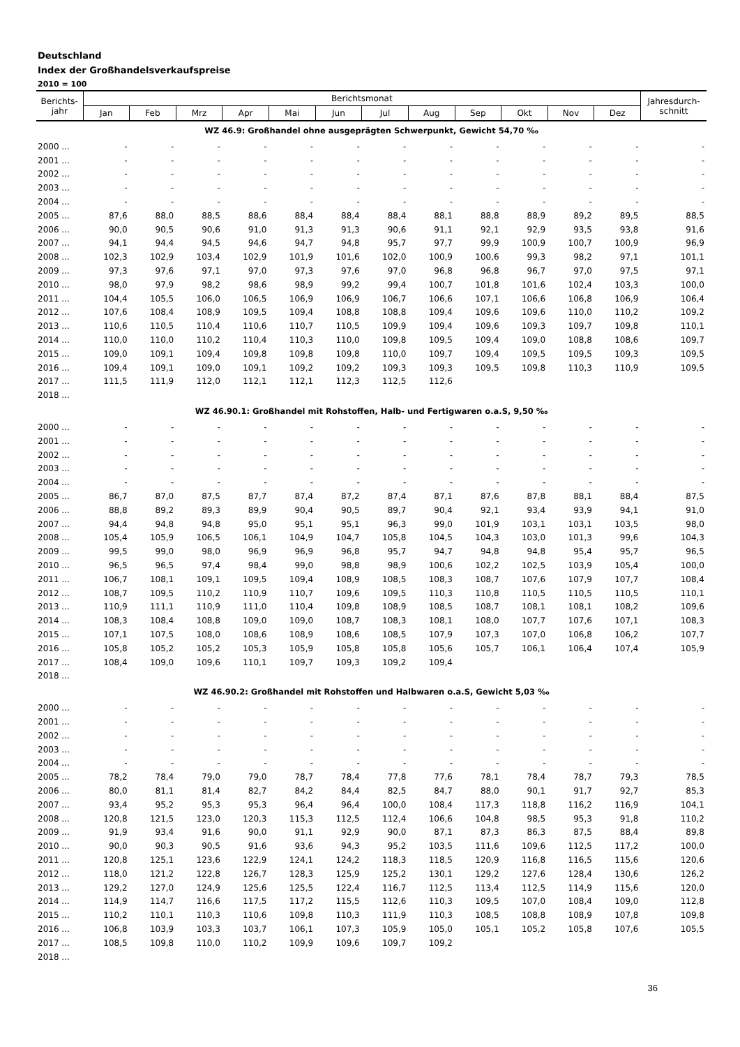Deutschland
Index der Großhandelsverkaufspreise
2010 = 100
| Berichts- jahr | Berichtsmonat | | | | | | | | | | | | Jahresdurch- schnitt |
| --- | --- | --- | --- | --- | --- | --- | --- | --- | --- | --- | --- | --- | --- |
| | Jan | Feb | Mrz | Apr | Mai | Jun | Jul | Aug | Sep | Okt | Nov | Dez | |
| WZ 46.9: Großhandel ohne ausgeprägten Schwerpunkt, Gewicht 54,70 ‰ | | | | | | | | | | | | | |
| 2000 ... | - | - | - | - | - | - | - | - | - | - | - | - | - |
| 2001 ... | - | - | - | - | - | - | - | - | - | - | - | - | - |
| 2002 ... | - | - | - | - | - | - | - | - | - | - | - | - | - |
| 2003 ... | - | - | - | - | - | - | - | - | - | - | - | - | - |
| 2004 ... | - | - | - | - | - | - | - | - | - | - | - | - | - |
| 2005 ... | 87,6 | 88,0 | 88,5 | 88,6 | 88,4 | 88,4 | 88,4 | 88,1 | 88,8 | 88,9 | 89,2 | 89,5 | 88,5 |
| 2006 ... | 90,0 | 90,5 | 90,6 | 91,0 | 91,3 | 91,3 | 90,6 | 91,1 | 92,1 | 92,9 | 93,5 | 93,8 | 91,6 |
| 2007 ... | 94,1 | 94,4 | 94,5 | 94,6 | 94,7 | 94,8 | 95,7 | 97,7 | 99,9 | 100,9 | 100,7 | 100,9 | 96,9 |
| 2008 ... | 102,3 | 102,9 | 103,4 | 102,9 | 101,9 | 101,6 | 102,0 | 100,9 | 100,6 | 99,3 | 98,2 | 97,1 | 101,1 |
| 2009 ... | 97,3 | 97,6 | 97,1 | 97,0 | 97,3 | 97,6 | 97,0 | 96,8 | 96,8 | 96,7 | 97,0 | 97,5 | 97,1 |
| 2010 ... | 98,0 | 97,9 | 98,2 | 98,6 | 98,9 | 99,2 | 99,4 | 100,7 | 101,8 | 101,6 | 102,4 | 103,3 | 100,0 |
| 2011 ... | 104,4 | 105,5 | 106,0 | 106,5 | 106,9 | 106,9 | 106,7 | 106,6 | 107,1 | 106,6 | 106,8 | 106,9 | 106,4 |
| 2012 ... | 107,6 | 108,4 | 108,9 | 109,5 | 109,4 | 108,8 | 108,8 | 109,4 | 109,6 | 109,6 | 110,0 | 110,2 | 109,2 |
| 2013 ... | 110,6 | 110,5 | 110,4 | 110,6 | 110,7 | 110,5 | 109,9 | 109,4 | 109,6 | 109,3 | 109,7 | 109,8 | 110,1 |
| 2014 ... | 110,0 | 110,0 | 110,2 | 110,4 | 110,3 | 110,0 | 109,8 | 109,5 | 109,4 | 109,0 | 108,8 | 108,6 | 109,7 |
| 2015 ... | 109,0 | 109,1 | 109,4 | 109,8 | 109,8 | 109,8 | 110,0 | 109,7 | 109,4 | 109,5 | 109,5 | 109,3 | 109,5 |
| 2016 ... | 109,4 | 109,1 | 109,0 | 109,1 | 109,2 | 109,2 | 109,3 | 109,3 | 109,5 | 109,8 | 110,3 | 110,9 | 109,5 |
| 2017 ... | 111,5 | 111,9 | 112,0 | 112,1 | 112,1 | 112,3 | 112,5 | 112,6 | | | | | |
| 2018 ... | | | | | | | | | | | | | |
| WZ 46.90.1: Großhandel mit Rohstoffen, Halb- und Fertigwaren o.a.S, 9,50 ‰ | | | | | | | | | | | | | |
| 2000 ... | - | - | - | - | - | - | - | - | - | - | - | - | - |
| 2001 ... | - | - | - | - | - | - | - | - | - | - | - | - | - |
| 2002 ... | - | - | - | - | - | - | - | - | - | - | - | - | - |
| 2003 ... | - | - | - | - | - | - | - | - | - | - | - | - | - |
| 2004 ... | - | - | - | - | - | - | - | - | - | - | - | - | - |
| 2005 ... | 86,7 | 87,0 | 87,5 | 87,7 | 87,4 | 87,2 | 87,4 | 87,1 | 87,6 | 87,8 | 88,1 | 88,4 | 87,5 |
| 2006 ... | 88,8 | 89,2 | 89,3 | 89,9 | 90,4 | 90,5 | 89,7 | 90,4 | 92,1 | 93,4 | 93,9 | 94,1 | 91,0 |
| 2007 ... | 94,4 | 94,8 | 94,8 | 95,0 | 95,1 | 95,1 | 96,3 | 99,0 | 101,9 | 103,1 | 103,1 | 103,5 | 98,0 |
| 2008 ... | 105,4 | 105,9 | 106,5 | 106,1 | 104,9 | 104,7 | 105,8 | 104,5 | 104,3 | 103,0 | 101,3 | 99,6 | 104,3 |
| 2009 ... | 99,5 | 99,0 | 98,0 | 96,9 | 96,9 | 96,8 | 95,7 | 94,7 | 94,8 | 94,8 | 95,4 | 95,7 | 96,5 |
| 2010 ... | 96,5 | 96,5 | 97,4 | 98,4 | 99,0 | 98,8 | 98,9 | 100,6 | 102,2 | 102,5 | 103,9 | 105,4 | 100,0 |
| 2011 ... | 106,7 | 108,1 | 109,1 | 109,5 | 109,4 | 108,9 | 108,5 | 108,3 | 108,7 | 107,6 | 107,9 | 107,7 | 108,4 |
| 2012 ... | 108,7 | 109,5 | 110,2 | 110,9 | 110,7 | 109,6 | 109,5 | 110,3 | 110,8 | 110,5 | 110,5 | 110,5 | 110,1 |
| 2013 ... | 110,9 | 111,1 | 110,9 | 111,0 | 110,4 | 109,8 | 108,9 | 108,5 | 108,7 | 108,1 | 108,1 | 108,2 | 109,6 |
| 2014 ... | 108,3 | 108,4 | 108,8 | 109,0 | 109,0 | 108,7 | 108,3 | 108,1 | 108,0 | 107,7 | 107,6 | 107,1 | 108,3 |
| 2015 ... | 107,1 | 107,5 | 108,0 | 108,6 | 108,9 | 108,6 | 108,5 | 107,9 | 107,3 | 107,0 | 106,8 | 106,2 | 107,7 |
| 2016 ... | 105,8 | 105,2 | 105,2 | 105,3 | 105,9 | 105,8 | 105,8 | 105,6 | 105,7 | 106,1 | 106,4 | 107,4 | 105,9 |
| 2017 ... | 108,4 | 109,0 | 109,6 | 110,1 | 109,7 | 109,3 | 109,2 | 109,4 | | | | | |
| 2018 ... | | | | | | | | | | | | | |
| WZ 46.90.2: Großhandel mit Rohstoffen und Halbwaren o.a.S, Gewicht 5,03 ‰ | | | | | | | | | | | | | |
| 2000 ... | - | - | - | - | - | - | - | - | - | - | - | - | - |
| 2001 ... | - | - | - | - | - | - | - | - | - | - | - | - | - |
| 2002 ... | - | - | - | - | - | - | - | - | - | - | - | - | - |
| 2003 ... | - | - | - | - | - | - | - | - | - | - | - | - | - |
| 2004 ... | - | - | - | - | - | - | - | - | - | - | - | - | - |
| 2005 ... | 78,2 | 78,4 | 79,0 | 79,0 | 78,7 | 78,4 | 77,8 | 77,6 | 78,1 | 78,4 | 78,7 | 79,3 | 78,5 |
| 2006 ... | 80,0 | 81,1 | 81,4 | 82,7 | 84,2 | 84,4 | 82,5 | 84,7 | 88,0 | 90,1 | 91,7 | 92,7 | 85,3 |
| 2007 ... | 93,4 | 95,2 | 95,3 | 95,3 | 96,4 | 96,4 | 100,0 | 108,4 | 117,3 | 118,8 | 116,2 | 116,9 | 104,1 |
| 2008 ... | 120,8 | 121,5 | 123,0 | 120,3 | 115,3 | 112,5 | 112,4 | 106,6 | 104,8 | 98,5 | 95,3 | 91,8 | 110,2 |
| 2009 ... | 91,9 | 93,4 | 91,6 | 90,0 | 91,1 | 92,9 | 90,0 | 87,1 | 87,3 | 86,3 | 87,5 | 88,4 | 89,8 |
| 2010 ... | 90,0 | 90,3 | 90,5 | 91,6 | 93,6 | 94,3 | 95,2 | 103,5 | 111,6 | 109,6 | 112,5 | 117,2 | 100,0 |
| 2011 ... | 120,8 | 125,1 | 123,6 | 122,9 | 124,1 | 124,2 | 118,3 | 118,5 | 120,9 | 116,8 | 116,5 | 115,6 | 120,6 |
| 2012 ... | 118,0 | 121,2 | 122,8 | 126,7 | 128,3 | 125,9 | 125,2 | 130,1 | 129,2 | 127,6 | 128,4 | 130,6 | 126,2 |
| 2013 ... | 129,2 | 127,0 | 124,9 | 125,6 | 125,5 | 122,4 | 116,7 | 112,5 | 113,4 | 112,5 | 114,9 | 115,6 | 120,0 |
| 2014 ... | 114,9 | 114,7 | 116,6 | 117,5 | 117,2 | 115,5 | 112,6 | 110,3 | 109,5 | 107,0 | 108,4 | 109,0 | 112,8 |
| 2015 ... | 110,2 | 110,1 | 110,3 | 110,6 | 109,8 | 110,3 | 111,9 | 110,3 | 108,5 | 108,8 | 108,9 | 107,8 | 109,8 |
| 2016 ... | 106,8 | 103,9 | 103,3 | 103,7 | 106,1 | 107,3 | 105,9 | 105,0 | 105,1 | 105,2 | 105,8 | 107,6 | 105,5 |
| 2017 ... | 108,5 | 109,8 | 110,0 | 110,2 | 109,9 | 109,6 | 109,7 | 109,2 | | | | | |
| 2018 ... | | | | | | | | | | | | | |
36